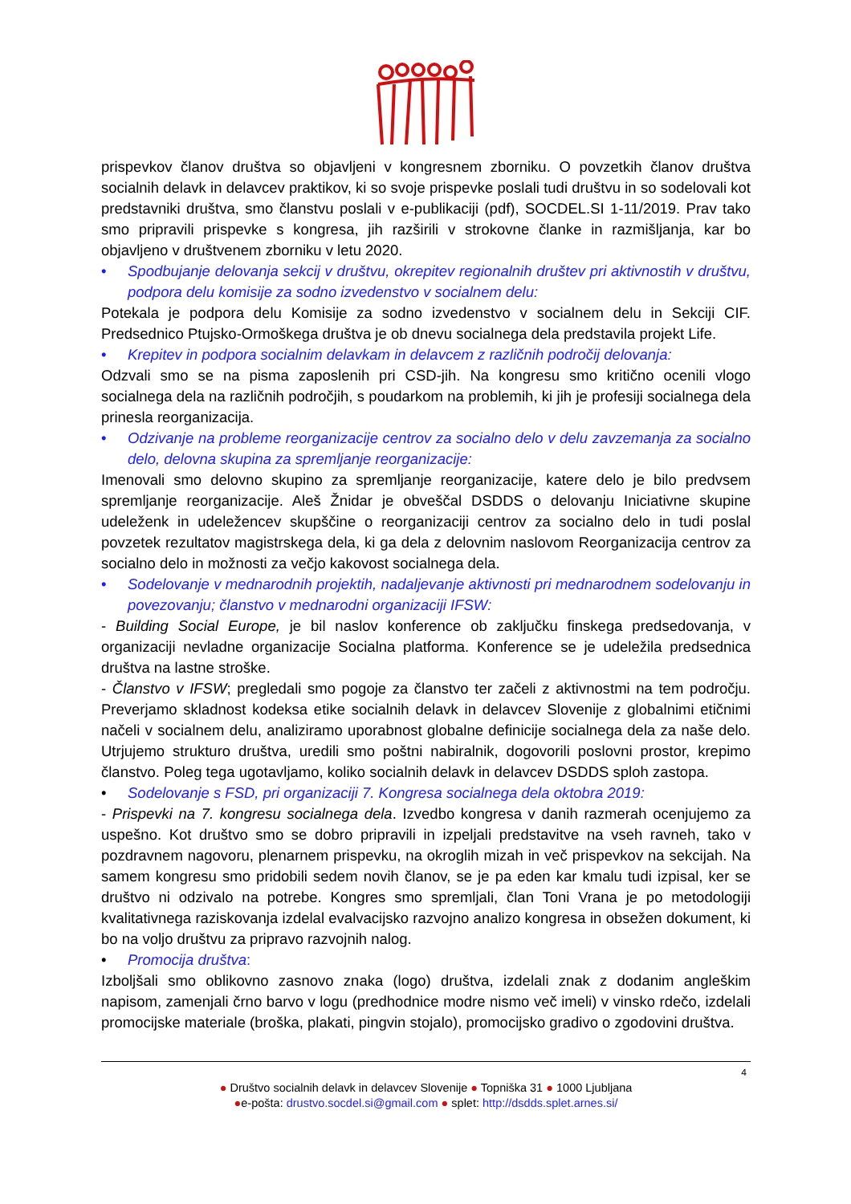prispevkov članov društva so objavljeni v kongresnem zborniku. O povzetkih članov društva socialnih delavk in delavcev praktikov, ki so svoje prispevke poslali tudi društvu in so sodelovali kot predstavniki društva, smo članstvu poslali v e-publikaciji (pdf), SOCDEL.SI 1-11/2019. Prav tako smo pripravili prispevke s kongresa, jih razširili v strokovne članke in razmišljanja, kar bo objavljeno v društvenem zborniku v letu 2020.
• Spodbujanje delovanja sekcij v društvu, okrepitev regionalnih društev pri aktivnostih v društvu, podpora delu komisije za sodno izvedenstvo v socialnem delu:
Potekala je podpora delu Komisije za sodno izvedenstvo v socialnem delu in Sekciji CIF. Predsednico Ptujsko-Ormoškega društva je ob dnevu socialnega dela predstavila projekt Life.
• Krepitev in podpora socialnim delavkam in delavcem z različnih področij delovanja:
Odzvali smo se na pisma zaposlenih pri CSD-jih. Na kongresu smo kritično ocenili vlogo socialnega dela na različnih področjih, s poudarkom na problemih, ki jih je profesiji socialnega dela prinesla reorganizacija.
• Odzivanje na probleme reorganizacije centrov za socialno delo v delu zavzemanja za socialno delo, delovna skupina za spremljanje reorganizacije:
Imenovali smo delovno skupino za spremljanje reorganizacije, katere delo je bilo predvsem spremljanje reorganizacije. Aleš Žnidar je obveščal DSDDS o delovanju Iniciativne skupine udeleženk in udeležencev skupščine o reorganizaciji centrov za socialno delo in tudi poslal povzetek rezultatov magistrskega dela, ki ga dela z delovnim naslovom Reorganizacija centrov za socialno delo in možnosti za večjo kakovost socialnega dela.
• Sodelovanje v mednarodnih projektih, nadaljevanje aktivnosti pri mednarodnem sodelovanju in povezovanju; članstvo v mednarodni organizaciji IFSW:
- Building Social Europe, je bil naslov konference ob zaključku finskega predsedovanja, v organizaciji nevladne organizacije Socialna platforma. Konference se je udeležila predsednica društva na lastne stroške.
- Članstvo v IFSW; pregledali smo pogoje za članstvo ter začeli z aktivnostmi na tem področju. Preverjamo skladnost kodeksa etike socialnih delavk in delavcev Slovenije z globalnimi etičnimi načeli v socialnem delu, analiziramo uporabnost globalne definicije socialnega dela za naše delo. Utrjujemo strukturo društva, uredili smo poštni nabiralnik, dogovorili poslovni prostor, krepimo članstvo. Poleg tega ugotavljamo, koliko socialnih delavk in delavcev DSDDS sploh zastopa.
• Sodelovanje s FSD, pri organizaciji 7. Kongresa socialnega dela oktobra 2019:
- Prispevki na 7. kongresu socialnega dela. Izvedbo kongresa v danih razmerah ocenjujemo za uspešno. Kot društvo smo se dobro pripravili in izpeljali predstavitve na vseh ravneh, tako v pozdravnem nagovoru, plenarnem prispevku, na okroglih mizah in več prispevkov na sekcijah. Na samem kongresu smo pridobili sedem novih članov, se je pa eden kar kmalu tudi izpisal, ker se društvo ni odzivalo na potrebe. Kongres smo spremljali, član Toni Vrana je po metodologiji kvalitativnega raziskovanja izdelal evalvacijsko razvojno analizo kongresa in obsežen dokument, ki bo na voljo društvu za pripravo razvojnih nalog.
• Promocija društva:
Izboljšali smo oblikovno zasnovo znaka (logo) društva, izdelali znak z dodanim angleškim napisom, zamenjali črno barvo v logu (predhodnice modre nismo več imeli) v vinsko rdečo, izdelali promocijske materiale (broška, plakati, pingvin stojalo), promocijsko gradivo o zgodovini društva.
4
● Društvo socialnih delavk in delavcev Slovenije ● Topniška 31 ● 1000 Ljubljana
●e-pošta: drustvo.socdel.si@gmail.com ● splet: http://dsdds.splet.arnes.si/